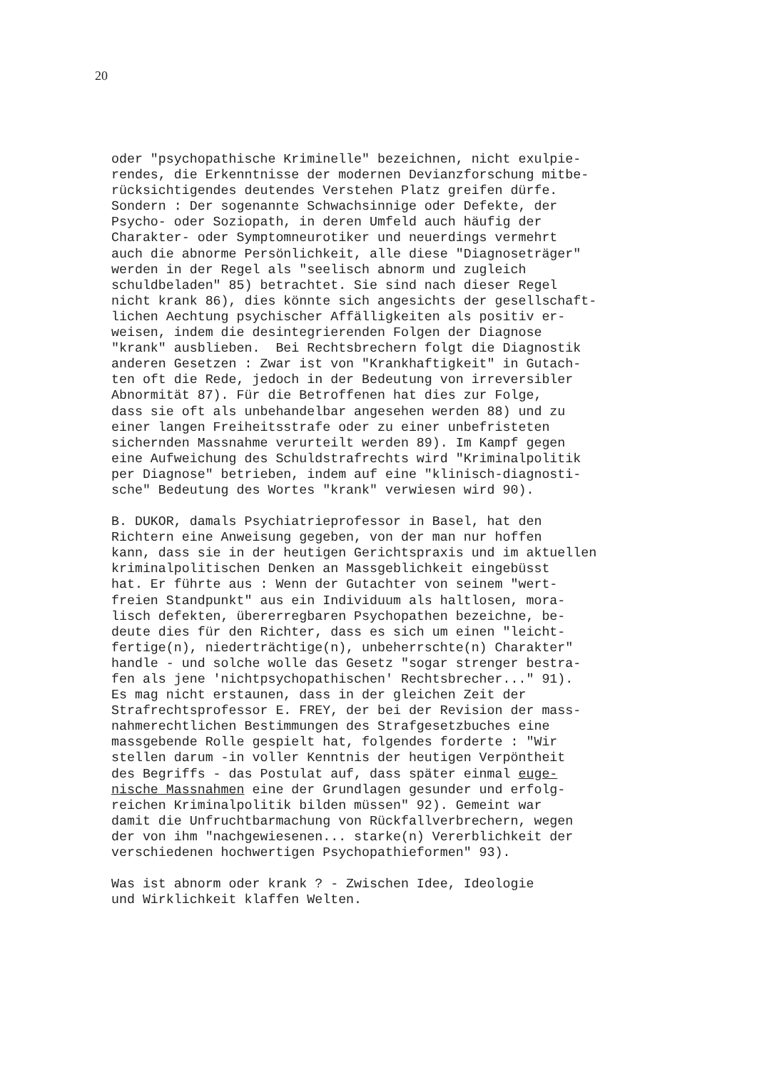20
oder "psychopathische Kriminelle" bezeichnen, nicht exulpie- rendes, die Erkenntnisse der modernen Devianzforschung mitbe- rücksichtigendes deutendes Verstehen Platz greifen dürfe. Sondern : Der sogenannte Schwachsinnige oder Defekte, der Psycho- oder Soziopath, in deren Umfeld auch häufig der Charakter- oder Symptomneurotiker und neuerdings vermehrt auch die abnorme Persönlichkeit, alle diese "Diagnoseträger" werden in der Regel als "seelisch abnorm und zugleich schuldbeladen" 85) betrachtet. Sie sind nach dieser Regel nicht krank 86), dies könnte sich angesichts der gesellschaft- lichen Aechtung psychischer Affälligkeiten als positiv er- weisen, indem die desintegrierenden Folgen der Diagnose "krank" ausblieben. Bei Rechtsbrechern folgt die Diagnostik anderen Gesetzen : Zwar ist von "Krankhaftigkeit" in Gutach- ten oft die Rede, jedoch in der Bedeutung von irreversibler Abnormität 87). Für die Betroffenen hat dies zur Folge, dass sie oft als unbehandelbar angesehen werden 88) und zu einer langen Freiheitsstrafe oder zu einer unbefristeten sichernden Massnahme verurteilt werden 89). Im Kampf gegen eine Aufweichung des Schuldstrafrechts wird "Kriminalpolitik per Diagnose" betrieben, indem auf eine "klinisch-diagnosti- sche" Bedeutung des Wortes "krank" verwiesen wird 90).
B. DUKOR, damals Psychiatrieprofessor in Basel, hat den Richtern eine Anweisung gegeben, von der man nur hoffen kann, dass sie in der heutigen Gerichtspraxis und im aktuellen kriminalpolitischen Denken an Massgeblichkeit eingebüsst hat. Er führte aus : Wenn der Gutachter von seinem "wert- freien Standpunkt" aus ein Individuum als haltlosen, mora- lisch defekten, übererregbaren Psychopathen bezeichne, be- deute dies für den Richter, dass es sich um einen "leicht- fertige(n), niederträchtige(n), unbeherrschte(n) Charakter" handle - und solche wolle das Gesetz "sogar strenger bestra- fen als jene 'nichtpsychopathischen' Rechtsbrecher..." 91). Es mag nicht erstaunen, dass in der gleichen Zeit der Strafrechtsprofessor E. FREY, der bei der Revision der mass- nahmerechtlichen Bestimmungen des Strafgesetzbuches eine massgebende Rolle gespielt hat, folgendes forderte : "Wir stellen darum -in voller Kenntnis der heutigen Verpöntheit des Begriffs - das Postulat auf, dass später einmal euge- nische Massnahmen eine der Grundlagen gesunder und erfolg- reichen Kriminalpolitik bilden müssen" 92). Gemeint war damit die Unfruchtbarmachung von Rückfallverbrechern, wegen der von ihm "nachgewiesenen... starke(n) Vererblichkeit der verschiedenen hochwertigen Psychopathieformen" 93).
Was ist abnorm oder krank ? - Zwischen Idee, Ideologie und Wirklichkeit klaffen Welten.